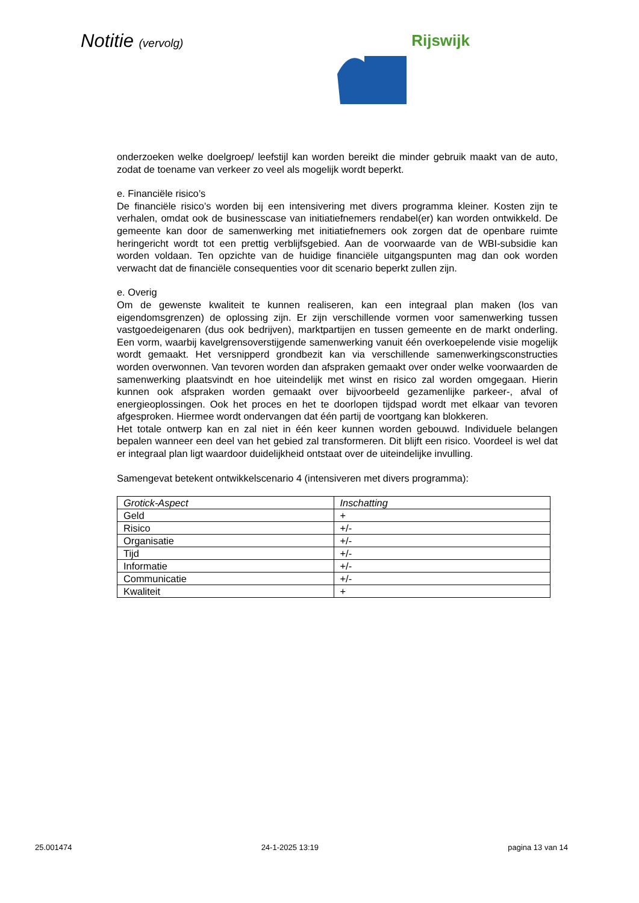Notitie (vervolg) Rijswijk
onderzoeken welke doelgroep/ leefstijl kan worden bereikt die minder gebruik maakt van de auto, zodat de toename van verkeer zo veel als mogelijk wordt beperkt.
e. Financiële risico’s
De financiële risico’s worden bij een intensivering met divers programma kleiner. Kosten zijn te verhalen, omdat ook de businesscase van initiatiefnemers rendabel(er) kan worden ontwikkeld. De gemeente kan door de samenwerking met initiatiefnemers ook zorgen dat de openbare ruimte heringericht wordt tot een prettig verblijfsgebied. Aan de voorwaarde van de WBI-subsidie kan worden voldaan. Ten opzichte van de huidige financiële uitgangspunten mag dan ook worden verwacht dat de financiële consequenties voor dit scenario beperkt zullen zijn.
e. Overig
Om de gewenste kwaliteit te kunnen realiseren, kan een integraal plan maken (los van eigendomsgrenzen) de oplossing zijn. Er zijn verschillende vormen voor samenwerking tussen vastgoedeigenaren (dus ook bedrijven), marktpartijen en tussen gemeente en de markt onderling. Een vorm, waarbij kavelgrensoverstijgende samenwerking vanuit één overkoepelende visie mogelijk wordt gemaakt. Het versnipperd grondbezit kan via verschillende samenwerkingsconstructies worden overwonnen. Van tevoren worden dan afspraken gemaakt over onder welke voorwaarden de samenwerking plaatsvindt en hoe uiteindelijk met winst en risico zal worden omgegaan. Hierin kunnen ook afspraken worden gemaakt over bijvoorbeeld gezamenlijke parkeer-, afval of energieoplossingen. Ook het proces en het te doorlopen tijdspad wordt met elkaar van tevoren afgesproken. Hiermee wordt ondervangen dat één partij de voortgang kan blokkeren.
Het totale ontwerp kan en zal niet in één keer kunnen worden gebouwd. Individuele belangen bepalen wanneer een deel van het gebied zal transformeren. Dit blijft een risico. Voordeel is wel dat er integraal plan ligt waardoor duidelijkheid ontstaat over de uiteindelijke invulling.
Samengevat betekent ontwikkelscenario 4 (intensiveren met divers programma):
| Grotick-Aspect | Inschatting |
| --- | --- |
| Geld | + |
| Risico | +/- |
| Organisatie | +/- |
| Tijd | +/- |
| Informatie | +/- |
| Communicatie | +/- |
| Kwaliteit | + |
25.001474 24-1-2025 13:19 pagina 13 van 14